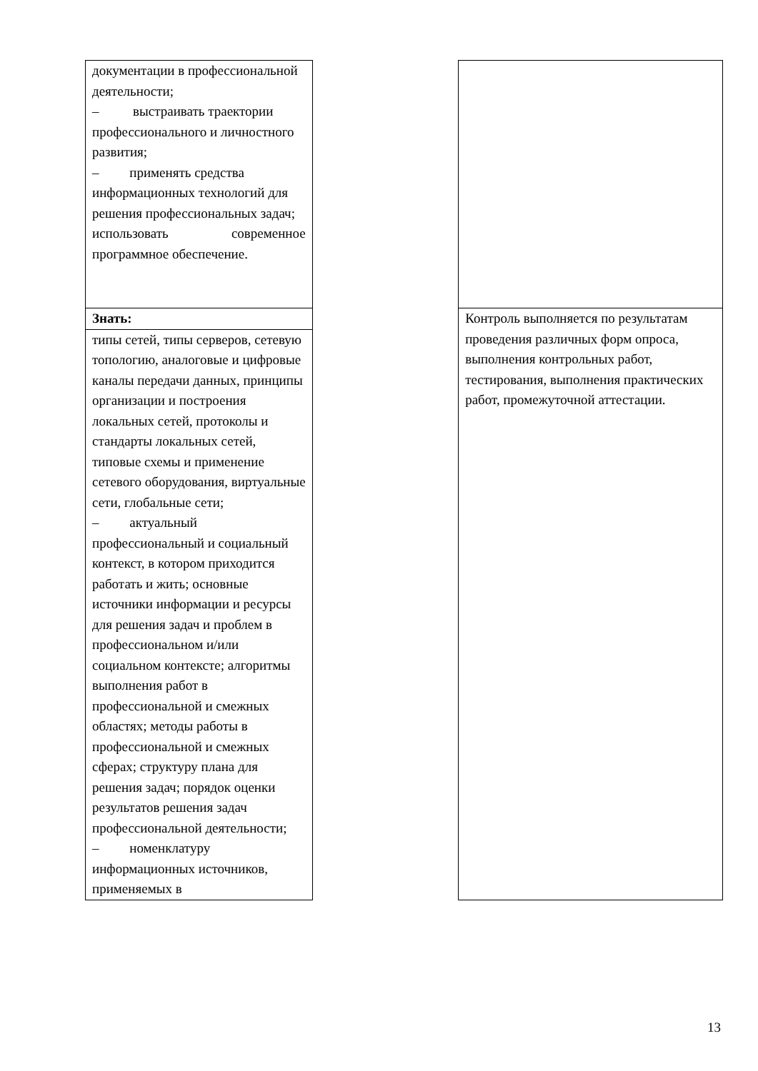| документации в профессиональной деятельности; – выстраивать траектории профессионального и личностного развития; – применять средства информационных технологий для решения профессиональных задач; использовать современное программное обеспечение. | | |
| Знать: | | Контроль выполняется по результатам проведения различных форм опроса, выполнения контрольных работ, тестирования, выполнения практических работ, промежуточной аттестации. |
| типы сетей, типы серверов, сетевую топологию, аналоговые и цифровые каналы передачи данных, принципы организации и построения локальных сетей, протоколы и стандарты локальных сетей, типовые схемы и применение сетевого оборудования, виртуальные сети, глобальные сети; – актуальный профессиональный и социальный контекст, в котором приходится работать и жить; основные источники информации и ресурсы для решения задач и проблем в профессиональном и/или социальном контексте; алгоритмы выполнения работ в профессиональной и смежных областях; методы работы в профессиональной и смежных сферах; структуру плана для решения задач; порядок оценки результатов решения задач профессиональной деятельности; – номенклатуру информационных источников, применяемых в | | |
13